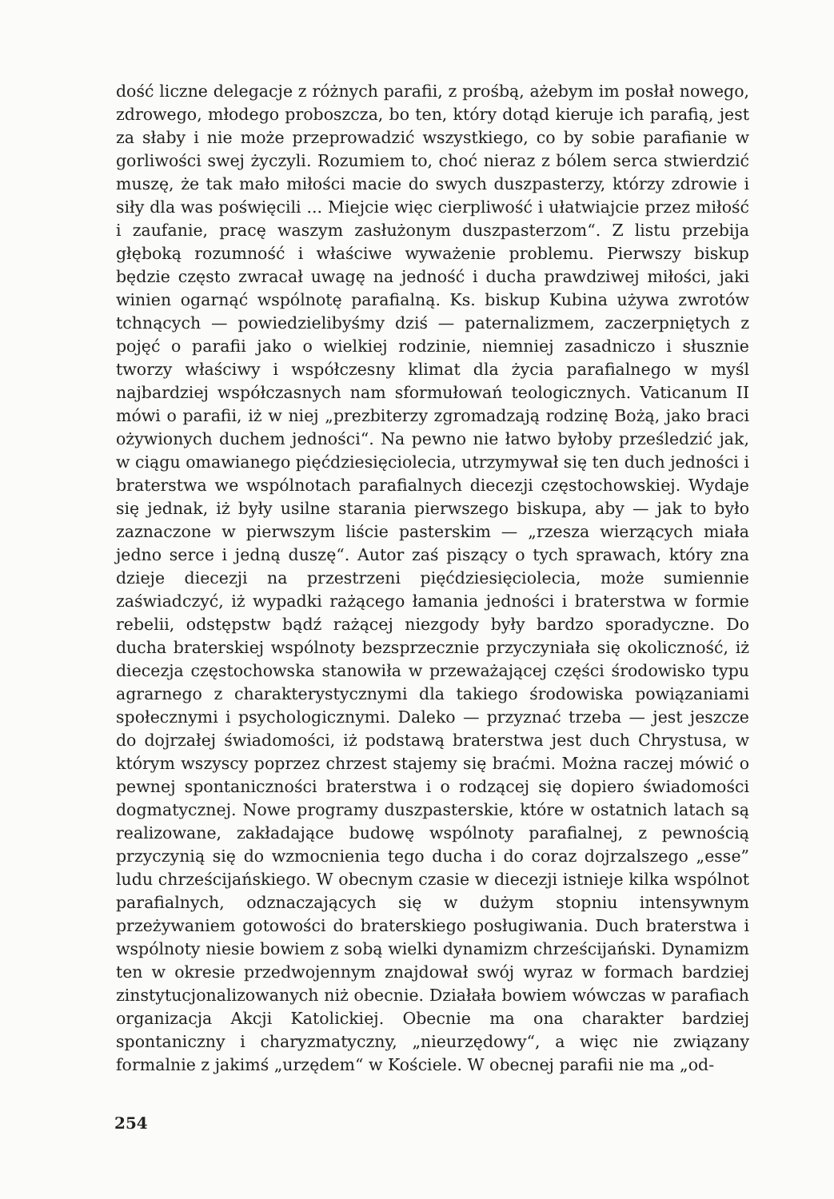dość liczne delegacje z różnych parafii, z prośbą, ażebym im posłał nowego, zdrowego, młodego proboszcza, bo ten, który dotąd kieruje ich parafią, jest za słaby i nie może przeprowadzić wszystkiego, co by sobie parafianie w gorliwości swej życzyli. Rozumiem to, choć nieraz z bólem serca stwierdzić muszę, że tak mało miłości macie do swych duszpasterzy, którzy zdrowie i siły dla was poświęcili ... Miejcie więc cierpliwość i ułatwiajcie przez miłość i zaufanie, pracę waszym zasłużonym duszpasterzom“. Z listu przebija głęboką rozumność i właściwe wyważenie problemu. Pierwszy biskup będzie często zwracał uwagę na jedność i ducha prawdziwej miłości, jaki winien ogarnąć wspólnotę parafialną. Ks. biskup Kubina używa zwrotów tchnących — powiedzielibyśmy dziś — paternalizmem, zaczerpniętych z pojęć o parafii jako o wielkiej rodzinie, niemniej zasadniczo i słusznie tworzy właściwy i współczesny klimat dla życia parafialnego w myśl najbardziej współczasnych nam sformułowań teologicznych. Vaticanum II mówi o parafii, iż w niej „prezbiterzy zgromadzają rodzinę Bożą, jako braci ożywionych duchem jedności“. Na pewno nie łatwo byłoby prześledzić jak, w ciągu omawianego pięćdziesięciolecia, utrzymywał się ten duch jedności i braterstwa we wspólnotach parafialnych diecezji częstochowskiej. Wydaje się jednak, iż były usilne starania pierwszego biskupa, aby — jak to było zaznaczone w pierwszym liście pasterskim — „rzesza wierzących miała jedno serce i jedną duszę“. Autor zaś piszący o tych sprawach, który zna dzieje diecezji na przestrzeni pięćdziesięciolecia, może sumiennie zaświadczyć, iż wypadki rażącego łamania jedności i braterstwa w formie rebelii, odstępstw bądź rażącej niezgody były bardzo sporadyczne. Do ducha braterskiej wspólnoty bezsprzecznie przyczyniała się okoliczność, iż diecezja częstochowska stanowiła w przeważającej części środowisko typu agrarnego z charakterystycznymi dla takiego środowiska powiązaniami społecznymi i psychologicznymi. Daleko — przyznać trzeba — jest jeszcze do dojrzałej świadomości, iż podstawą braterstwa jest duch Chrystusa, w którym wszyscy poprzez chrzest stajemy się braćmi. Można raczej mówić o pewnej spontaniczności braterstwa i o rodzącej się dopiero świadomości dogmatycznej. Nowe programy duszpasterskie, które w ostatnich latach są realizowane, zakładające budowę wspólnoty parafialnej, z pewnością przyczynią się do wzmocnienia tego ducha i do coraz dojrzalszego „esse” ludu chrześcijańskiego. W obecnym czasie w diecezji istnieje kilka wspólnot parafialnych, odznaczających się w dużym stopniu intensywnym przeżywaniem gotowości do braterskiego posługiwania. Duch braterstwa i wspólnoty niesie bowiem z sobą wielki dynamizm chrześcijański. Dynamizm ten w okresie przedwojennym znajdował swój wyraz w formach bardziej zinstytucjonalizowanych niż obecnie. Działała bowiem wówczas w parafiach organizacja Akcji Katolickiej. Obecnie ma ona charakter bardziej spontaniczny i charyzmatyczny, „nieurzędowy“, a więc nie związany formalnie z jakimś „urzędem“ w Kościele. W obecnej parafii nie ma „od-
254